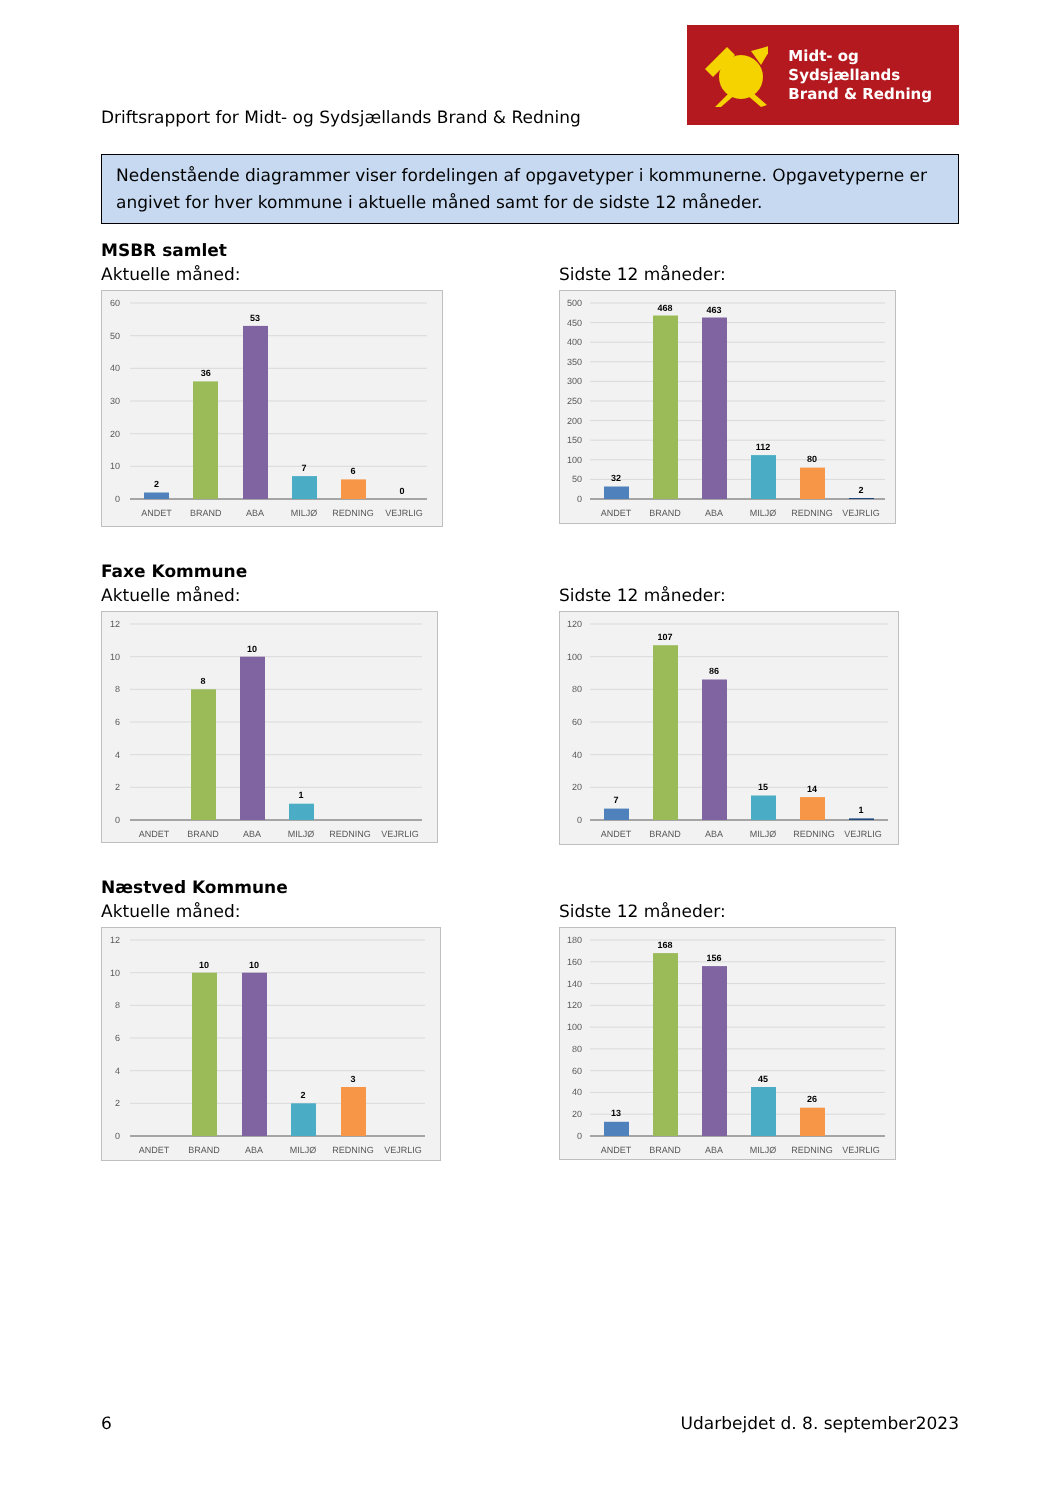Driftsrapport for Midt- og Sydsjællands Brand & Redning
Midt- og Sydsjællands
Brand & Redning
Nedenstående diagrammer viser fordelingen af opgavetyper i kommunerne. Opgavetyperne er angivet for hver kommune i aktuelle måned samt for de sidste 12 måneder.
MSBR samlet
Aktuelle måned:
60
50
40
30
20
10
0
2
36
53
7
6
0
ANDET
BRAND
ABA
MILJØ
REDNING
VEJRLIG
Sidste 12 måneder:
500
450
400
350
300
250
200
150
100
50
0
32
468
463
112
80
2
ANDET
BRAND
ABA
MILJØ
REDNING
VEJRLIG
Faxe Kommune
Aktuelle måned:
12
10
8
6
4
2
0
8
10
1
ANDET
BRAND
ABA
MILJØ
REDNING
VEJRLIG
Sidste 12 måneder:
120
100
80
60
40
20
0
7
107
86
15
14
1
ANDET
BRAND
ABA
MILJØ
REDNING
VEJRLIG
Næstved Kommune
Aktuelle måned:
12
10
8
6
4
2
0
10
10
2
3
ANDET
BRAND
ABA
MILJØ
REDNING
VEJRLIG
Sidste 12 måneder:
180
160
140
120
100
80
60
40
20
0
13
168
156
45
26
ANDET
BRAND
ABA
MILJØ
REDNING
VEJRLIG
6 Udarbejdet d. 8. september2023